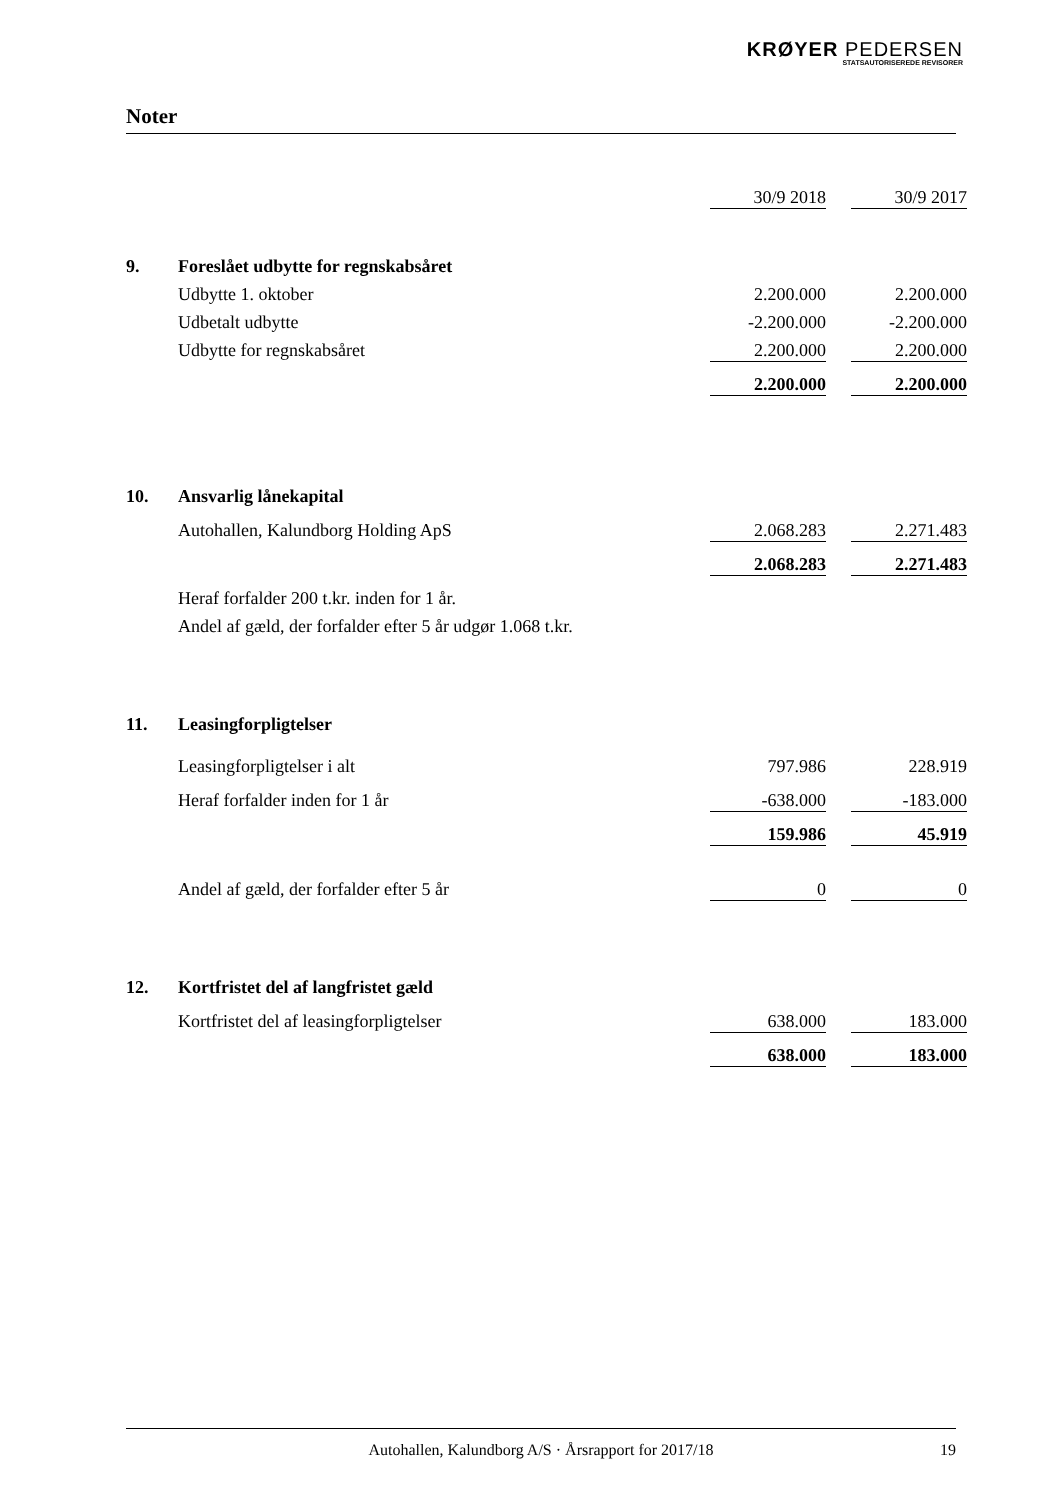KRØYER PEDERSEN
STATSAUTORISEREDE REVISORER
Noter
| | | 30/9 2018 | | 30/9 2017 |
| 9. | Foreslået udbytte for regnskabsåret | | | |
| | Udbytte 1. oktober | 2.200.000 | | 2.200.000 |
| | Udbetalt udbytte | -2.200.000 | | -2.200.000 |
| | Udbytte for regnskabsåret | 2.200.000 | | 2.200.000 |
| | | 2.200.000 | | 2.200.000 |
| 10. | Ansvarlig lånekapital | | | |
| | Autohallen, Kalundborg Holding ApS | 2.068.283 | | 2.271.483 |
| | | 2.068.283 | | 2.271.483 |
| | Heraf forfalder 200 t.kr. inden for 1 år. | | | |
| | Andel af gæld, der forfalder efter 5 år udgør 1.068 t.kr. | | | |
| 11. | Leasingforpligtelser | | | |
| | Leasingforpligtelser i alt | 797.986 | | 228.919 |
| | Heraf forfalder inden for 1 år | -638.000 | | -183.000 |
| | | 159.986 | | 45.919 |
| | Andel af gæld, der forfalder efter 5 år | 0 | | 0 |
| 12. | Kortfristet del af langfristet gæld | | | |
| | Kortfristet del af leasingforpligtelser | 638.000 | | 183.000 |
| | | 638.000 | | 183.000 |
Autohallen, Kalundborg A/S · Årsrapport for 2017/18 19